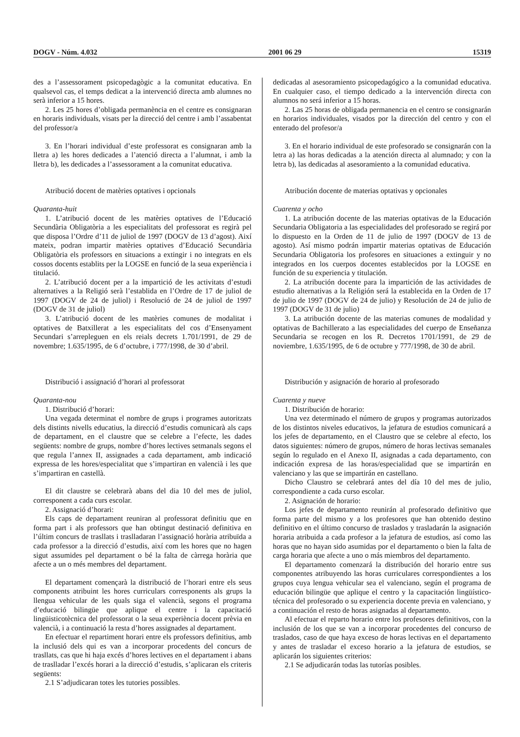DOGV - Núm. 4.032 2001 06 29 15319
des a l’assessorament psicopedagògic a la comunitat educativa. En qualsevol cas, el temps dedicat a la intervenció directa amb alumnes no serà inferior a 15 hores.
2. Les 25 hores d’obligada permanència en el centre es consignaran en horaris individuals, visats per la direcció del centre i amb l’assabentat del professor/a
3. En l’horari individual d’este professorat es consignaran amb la lletra a) les hores dedicades a l’atenció directa a l’alumnat, i amb la lletra b), les dedicades a l’assessorament a la comunitat educativa.
Atribució docent de matèries optatives i opcionals
Quaranta-huit
1. L’atribució docent de les matèries optatives de l’Educació Secundària Obligatòria a les especialitats del professorat es regirà pel que disposa l’Ordre d’11 de juliol de 1997 (DOGV de 13 d’agost). Així mateix, podran impartir matèries optatives d’Educació Secundària Obligatòria els professors en situacions a extingir i no integrats en els cossos docents establits per la LOGSE en funció de la seua experiència i titulació.
2. L’atribució docent per a la impartició de les activitats d’estudi alternatives a la Religió serà l’establida en l’Ordre de 17 de juliol de 1997 (DOGV de 24 de juliol) i Resolució de 24 de juliol de 1997 (DOGV de 31 de juliol)
3. L’atribució docent de les matèries comunes de modalitat i optatives de Batxillerat a les especialitats del cos d’Ensenyament Secundari s’arrepleguen en els reials decrets 1.701/1991, de 29 de novembre; 1.635/1995, de 6 d’octubre, i 777/1998, de 30 d’abril.
Distribució i assignació d’horari al professorat
Quaranta-nou
1. Distribució d’horari:
Una vegada determinat el nombre de grups i programes autoritzats dels distints nivells educatius, la direcció d’estudis comunicarà als caps de departament, en el claustre que se celebre a l’efecte, les dades següents: nombre de grups, nombre d’hores lectives setmanals segons el que regula l’annex II, assignades a cada departament, amb indicació expressa de les hores/especialitat que s’impartiran en valencià i les que s’impartiran en castellà.
El dit claustre se celebrarà abans del dia 10 del mes de juliol, corresponent a cada curs escolar.
2. Assignació d’horari:
Els caps de departament reuniran al professorat definitiu que en forma part i als professors que han obtingut destinació definitiva en l’últim concurs de trasllats i traslladaran l’assignació horària atribuïda a cada professor a la direcció d’estudis, així com les hores que no hagen sigut assumides pel departament o bé la falta de càrrega horària que afecte a un o més membres del departament.
El departament començarà la distribució de l’horari entre els seus components atribuint les hores curriculars corresponents als grups la llengua vehicular de les quals siga el valencià, segons el programa d’educació bilingüe que aplique el centre i la capacitació lingüisticotècnica del professorat o la seua experiència docent prèvia en valencià, i a continuació la resta d’hores assignades al departament.
En efectuar el repartiment horari entre els professors definitius, amb la inclusió dels qui es van a incorporar procedents del concurs de trasllats, cas que hi haja excés d’hores lectives en el departament i abans de traslladar l’excés horari a la direcció d’estudis, s’aplicaran els criteris següents:
2.1 S’adjudicaran totes les tutories possibles.
dedicadas al asesoramiento psicopedagógico a la comunidad educativa. En cualquier caso, el tiempo dedicado a la intervención directa con alumnos no será inferior a 15 horas.
2. Las 25 horas de obligada permanencia en el centro se consignarán en horarios individuales, visados por la dirección del centro y con el enterado del profesor/a
3. En el horario individual de este profesorado se consignarán con la letra a) las horas dedicadas a la atención directa al alumnado; y con la letra b), las dedicadas al asesoramiento a la comunidad educativa.
Atribución docente de materias optativas y opcionales
Cuarenta y ocho
1. La atribución docente de las materias optativas de la Educación Secundaria Obligatoria a las especialidades del profesorado se regirá por lo dispuesto en la Orden de 11 de julio de 1997 (DOGV de 13 de agosto). Así mismo podrán impartir materias optativas de Educación Secundaria Obligatoria los profesores en situaciones a extinguir y no integrados en los cuerpos docentes establecidos por la LOGSE en función de su experiencia y titulación.
2. La atribución docente para la impartición de las actividades de estudio alternativas a la Religión será la establecida en la Orden de 17 de julio de 1997 (DOGV de 24 de julio) y Resolución de 24 de julio de 1997 (DOGV de 31 de julio)
3. La atribución docente de las materias comunes de modalidad y optativas de Bachillerato a las especialidades del cuerpo de Enseñanza Secundaria se recogen en los R. Decretos 1701/1991, de 29 de noviembre, 1.635/1995, de 6 de octubre y 777/1998, de 30 de abril.
Distribución y asignación de horario al profesorado
Cuarenta y nueve
1. Distribución de horario:
Una vez determinado el número de grupos y programas autorizados de los distintos niveles educativos, la jefatura de estudios comunicará a los jefes de departamento, en el Claustro que se celebre al efecto, los datos siguientes: número de grupos, número de horas lectivas semanales según lo regulado en el Anexo II, asignadas a cada departamento, con indicación expresa de las horas/especialidad que se impartirán en valenciano y las que se impartirán en castellano.
Dicho Claustro se celebrará antes del día 10 del mes de julio, correspondiente a cada curso escolar.
2. Asignación de horario:
Los jefes de departamento reunirán al profesorado definitivo que forma parte del mismo y a los profesores que han obtenido destino definitivo en el último concurso de traslados y trasladarán la asignación horaria atribuida a cada profesor a la jefatura de estudios, así como las horas que no hayan sido asumidas por el departamento o bien la falta de carga horaria que afecte a uno o más miembros del departamento.
El departamento comenzará la distribución del horario entre sus componentes atribuyendo las horas curriculares correspondientes a los grupos cuya lengua vehicular sea el valenciano, según el programa de educación bilingüe que aplique el centro y la capacitación lingüístico-técnica del profesorado o su experiencia docente previa en valenciano, y a continuación el resto de horas asignadas al departamento.
Al efectuar el reparto horario entre los profesores definitivos, con la inclusión de los que se van a incorporar procedentes del concurso de traslados, caso de que haya exceso de horas lectivas en el departamento y antes de trasladar el exceso horario a la jefatura de estudios, se aplicarán los siguientes criterios:
2.1 Se adjudicarán todas las tutorías posibles.